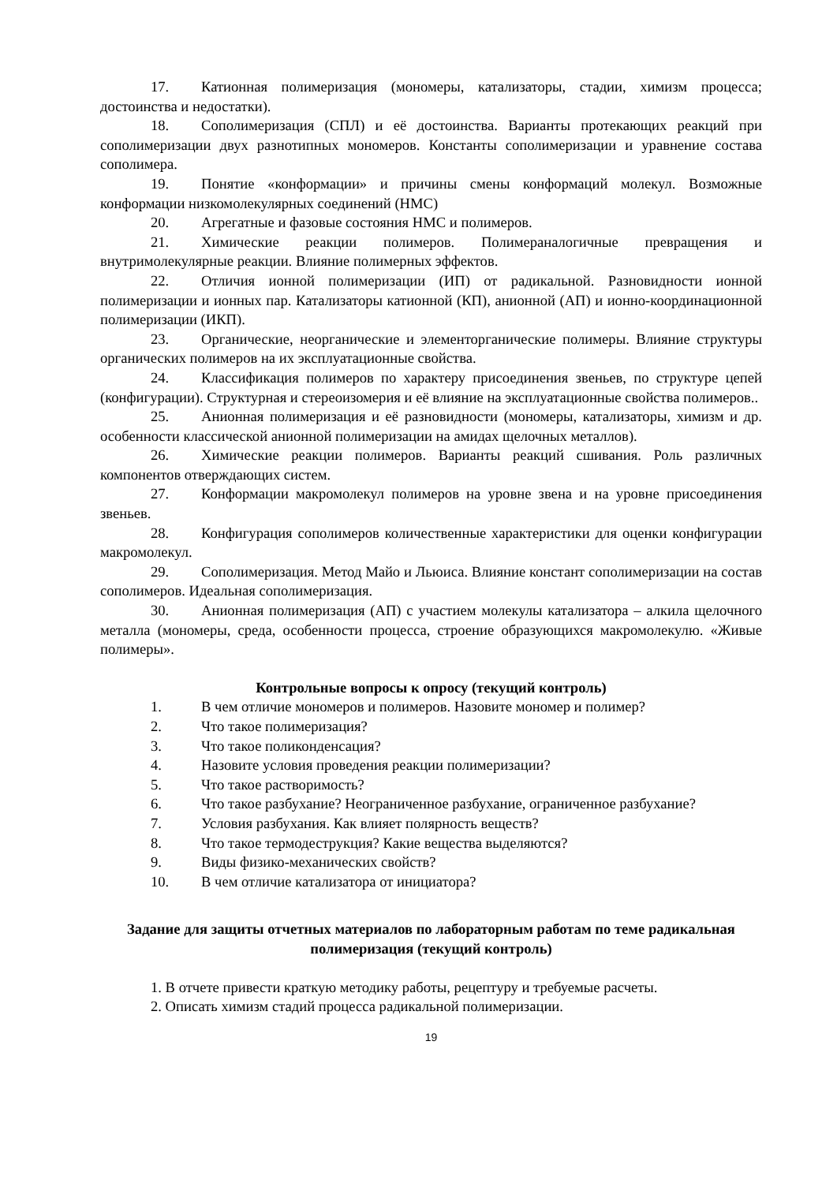17. Катионная полимеризация (мономеры, катализаторы, стадии, химизм процесса; достоинства и недостатки).
18. Сополимеризация (СПЛ) и её достоинства. Варианты протекающих реакций при сополимеризации двух разнотипных мономеров. Константы сополимеризации и уравнение состава сополимера.
19. Понятие «конформации» и причины смены конформаций молекул. Возможные конформации низкомолекулярных соединений (НМС)
20. Агрегатные и фазовые состояния НМС и полимеров.
21. Химические реакции полимеров. Полимераналогичные превращения и внутримолекулярные реакции. Влияние полимерных эффектов.
22. Отличия ионной полимеризации (ИП) от радикальной. Разновидности ионной полимеризации и ионных пар. Катализаторы катионной (КП), анионной (АП) и ионно-координационной полимеризации (ИКП).
23. Органические, неорганические и элементорганические полимеры. Влияние структуры органических полимеров на их эксплуатационные свойства.
24. Классификация полимеров по характеру присоединения звеньев, по структуре цепей (конфигурации). Структурная и стереоизомерия и её влияние на эксплуатационные свойства полимеров..
25. Анионная полимеризация и её разновидности (мономеры, катализаторы, химизм и др. особенности классической анионной полимеризации на амидах щелочных металлов).
26. Химические реакции полимеров. Варианты реакций сшивания. Роль различных компонентов отверждающих систем.
27. Конформации макромолекул полимеров на уровне звена и на уровне присоединения звеньев.
28. Конфигурация сополимеров количественные характеристики для оценки конфигурации макромолекул.
29. Сополимеризация. Метод Майо и Льюиса. Влияние констант сополимеризации на состав сополимеров. Идеальная сополимеризация.
30. Анионная полимеризация (АП) с участием молекулы катализатора – алкила щелочного металла (мономеры, среда, особенности процесса, строение образующихся макромолекулю. «Живые полимеры».
Контрольные вопросы к опросу (текущий контроль)
1. В чем отличие мономеров и полимеров. Назовите мономер и полимер?
2. Что такое полимеризация?
3. Что такое поликонденсация?
4. Назовите условия проведения реакции полимеризации?
5. Что такое растворимость?
6. Что такое разбухание? Неограниченное разбухание, ограниченное разбухание?
7. Условия разбухания. Как влияет полярность веществ?
8. Что такое термодеструкция? Какие вещества выделяются?
9. Виды физико-механических свойств?
10. В чем отличие катализатора от инициатора?
Задание для защиты отчетных материалов по лабораторным работам по теме радикальная полимеризация (текущий контроль)
1. В отчете привести краткую методику работы, рецептуру и требуемые расчеты.
2. Описать химизм стадий процесса радикальной полимеризации.
19